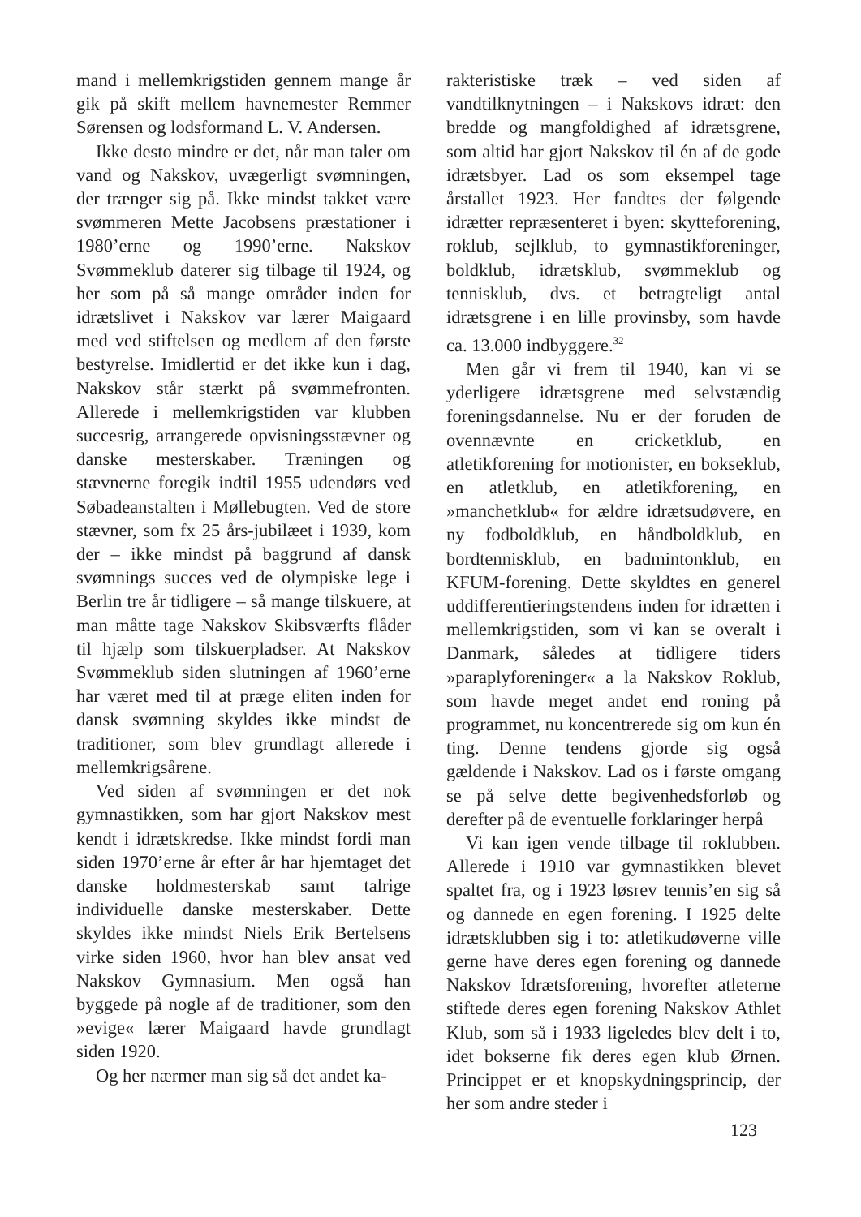mand i mellemkrigstiden gennem mange år gik på skift mellem havnemester Remmer Sørensen og lodsformand L. V. Andersen.
Ikke desto mindre er det, når man taler om vand og Nakskov, uvægerligt svømningen, der trænger sig på. Ikke mindst takket være svømmeren Mette Jacobsens præstationer i 1980’erne og 1990’erne. Nakskov Svømmeklub daterer sig tilbage til 1924, og her som på så mange områder inden for idrætslivet i Nakskov var lærer Maigaard med ved stiftelsen og medlem af den første bestyrelse. Imidlertid er det ikke kun i dag, Nakskov står stærkt på svømmefronten. Allerede i mellemkrigstiden var klubben succesrig, arrangerede opvisningsstævner og danske mesterskaber. Træningen og stævnerne foregik indtil 1955 udendørs ved Søbadeanstalten i Møllebugten. Ved de store stævner, som fx 25 års-jubilæet i 1939, kom der – ikke mindst på baggrund af dansk svømnings succes ved de olympiske lege i Berlin tre år tidligere – så mange tilskuere, at man måtte tage Nakskov Skibsværfts flåder til hjælp som tilskuerpladser. At Nakskov Svømmeklub siden slutningen af 1960’erne har været med til at præge eliten inden for dansk svømning skyldes ikke mindst de traditioner, som blev grundlagt allerede i mellemkrigsårene.
Ved siden af svømningen er det nok gymnastikken, som har gjort Nakskov mest kendt i idrætskredse. Ikke mindst fordi man siden 1970’erne år efter år har hjemtaget det danske holdmesterskab samt talrige individuelle danske mesterskaber. Dette skyldes ikke mindst Niels Erik Bertelsens virke siden 1960, hvor han blev ansat ved Nakskov Gymnasium. Men også han byggede på nogle af de traditioner, som den »evige« lærer Maigaard havde grundlagt siden 1920.
Og her nærmer man sig så det andet ka-
rakteristiske træk – ved siden af vandtilknytningen – i Nakskovs idræt: den bredde og mangfoldighed af idrætsgrene, som altid har gjort Nakskov til én af de gode idrætsbyer. Lad os som eksempel tage årstallet 1923. Her fandtes der følgende idrætter repræsenteret i byen: skytteforening, roklub, sejlklub, to gymnastikforeninger, boldklub, idrætsklub, svømmeklub og tennisklub, dvs. et betragteligt antal idrætsgrene i en lille provinsby, som havde ca. 13.000 indbyggere.<sup>32</sup>
Men går vi frem til 1940, kan vi se yderligere idrætsgrene med selvstændig foreningsdannelse. Nu er der foruden de ovennævnte en cricketklub, en atletikforening for motionister, en bokseklub, en atletklub, en atletikforening, en »manchetklub« for ældre idrætsudøvere, en ny fodboldklub, en håndboldklub, en bordtennisklub, en badmintonklub, en KFUM-forening. Dette skyldtes en generel uddifferentieringstendens inden for idrætten i mellemkrigstiden, som vi kan se overalt i Danmark, således at tidligere tiders »paraplyforeninger« a la Nakskov Roklub, som havde meget andet end roning på programmet, nu koncentrerede sig om kun én ting. Denne tendens gjorde sig også gældende i Nakskov. Lad os i første omgang se på selve dette begivenhedsforløb og derefter på de eventuelle forklaringer herpå
Vi kan igen vende tilbage til roklubben. Allerede i 1910 var gymnastikken blevet spaltet fra, og i 1923 løsrev tennis’en sig så og dannede en egen forening. I 1925 delte idrætsklubben sig i to: atletikudøverne ville gerne have deres egen forening og dannede Nakskov Idrætsforening, hvorefter atleterne stiftede deres egen forening Nakskov Athlet Klub, som så i 1933 ligeledes blev delt i to, idet bokserne fik deres egen klub Ørnen. Princippet er et knopskydningsprincip, der her som andre steder i
123